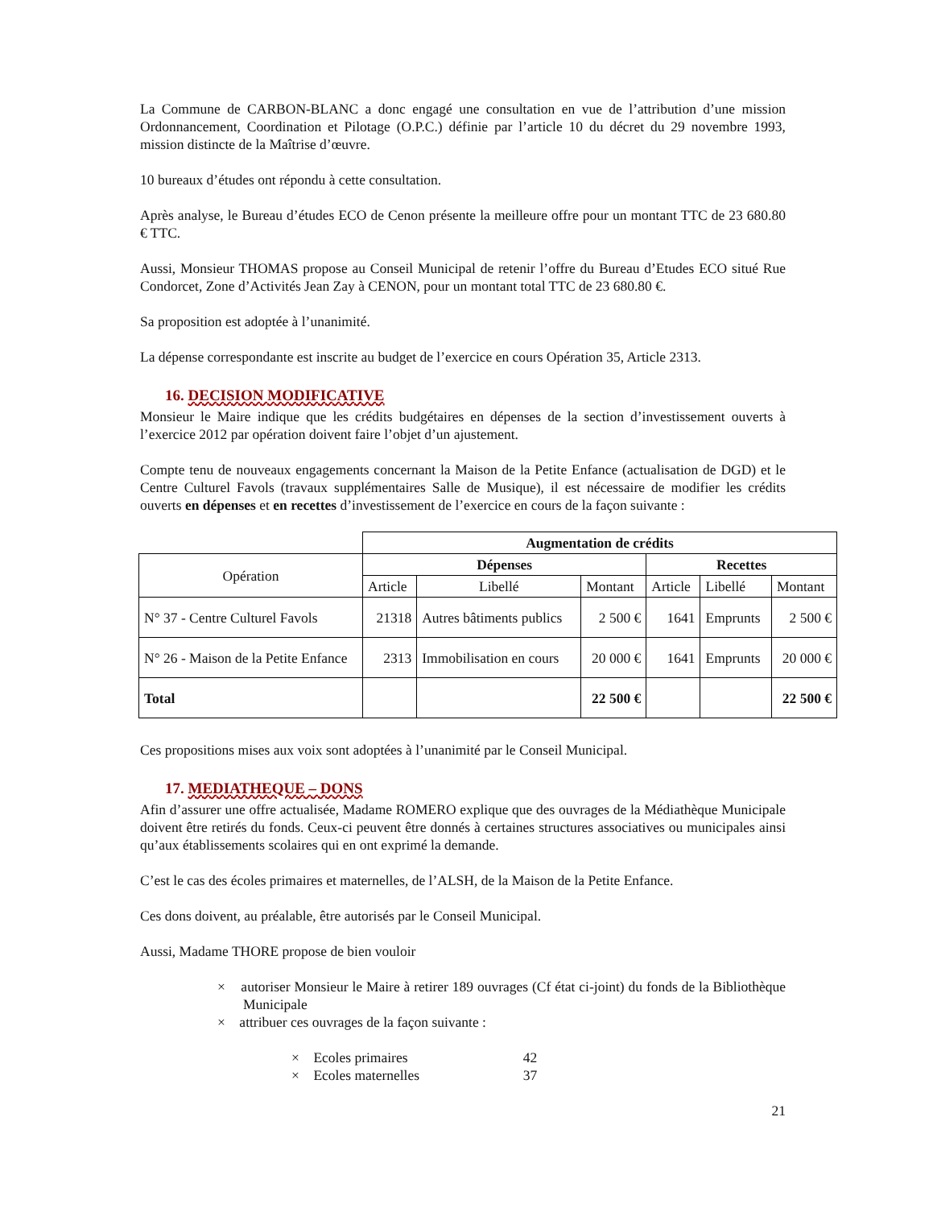La Commune de CARBON-BLANC a donc engagé une consultation en vue de l’attribution d’une mission Ordonnancement, Coordination et Pilotage (O.P.C.) définie par l’article 10 du décret du 29 novembre 1993, mission distincte de la Maîtrise d’œuvre.
10 bureaux d’études ont répondu à cette consultation.
Après analyse, le Bureau d’études ECO de Cenon présente la meilleure offre pour un montant TTC de 23 680.80 € TTC.
Aussi, Monsieur THOMAS propose au Conseil Municipal de retenir l’offre du Bureau d’Etudes ECO situé Rue Condorcet, Zone d’Activités Jean Zay à CENON, pour un montant total TTC de 23 680.80 €.
Sa proposition est adoptée à l’unanimité.
La dépense correspondante est inscrite au budget de l’exercice en cours Opération 35, Article 2313.
16. DECISION MODIFICATIVE
Monsieur le Maire indique que les crédits budgétaires en dépenses de la section d’investissement ouverts à l’exercice 2012 par opération doivent faire l’objet d’un ajustement.
Compte tenu de nouveaux engagements concernant la Maison de la Petite Enfance (actualisation de DGD) et le Centre Culturel Favols (travaux supplémentaires Salle de Musique), il est nécessaire de modifier les crédits ouverts en dépenses et en recettes d’investissement de l’exercice en cours de la façon suivante :
| | Augmentation de crédits | | | | | |
| Opération | Dépenses | | | Recettes | | |
| | Article | Libellé | Montant | Article | Libellé | Montant |
| N° 37 - Centre Culturel Favols | 21318 | Autres bâtiments publics | 2 500 € | 1641 | Emprunts | 2 500 € |
| N° 26 - Maison de la Petite Enfance | 2313 | Immobilisation en cours | 20 000 € | 1641 | Emprunts | 20 000 € |
| Total | | | 22 500 € | | | 22 500 € |
Ces propositions mises aux voix sont adoptées à l’unanimité par le Conseil Municipal.
17. MEDIATHEQUE – DONS
Afin d’assurer une offre actualisée, Madame ROMERO explique que des ouvrages de la Médiathèque Municipale doivent être retirés du fonds. Ceux-ci peuvent être donnés à certaines structures associatives ou municipales ainsi qu’aux établissements scolaires qui en ont exprimé la demande.
C’est le cas des écoles primaires et maternelles, de l’ALSH, de la Maison de la Petite Enfance.
Ces dons doivent, au préalable, être autorisés par le Conseil Municipal.
Aussi, Madame THORE propose de bien vouloir
× autoriser Monsieur le Maire à retirer 189 ouvrages (Cf état ci-joint) du fonds de la Bibliothèque Municipale
× attribuer ces ouvrages de la façon suivante :
× Ecoles primaires 42
× Ecoles maternelles 37
21